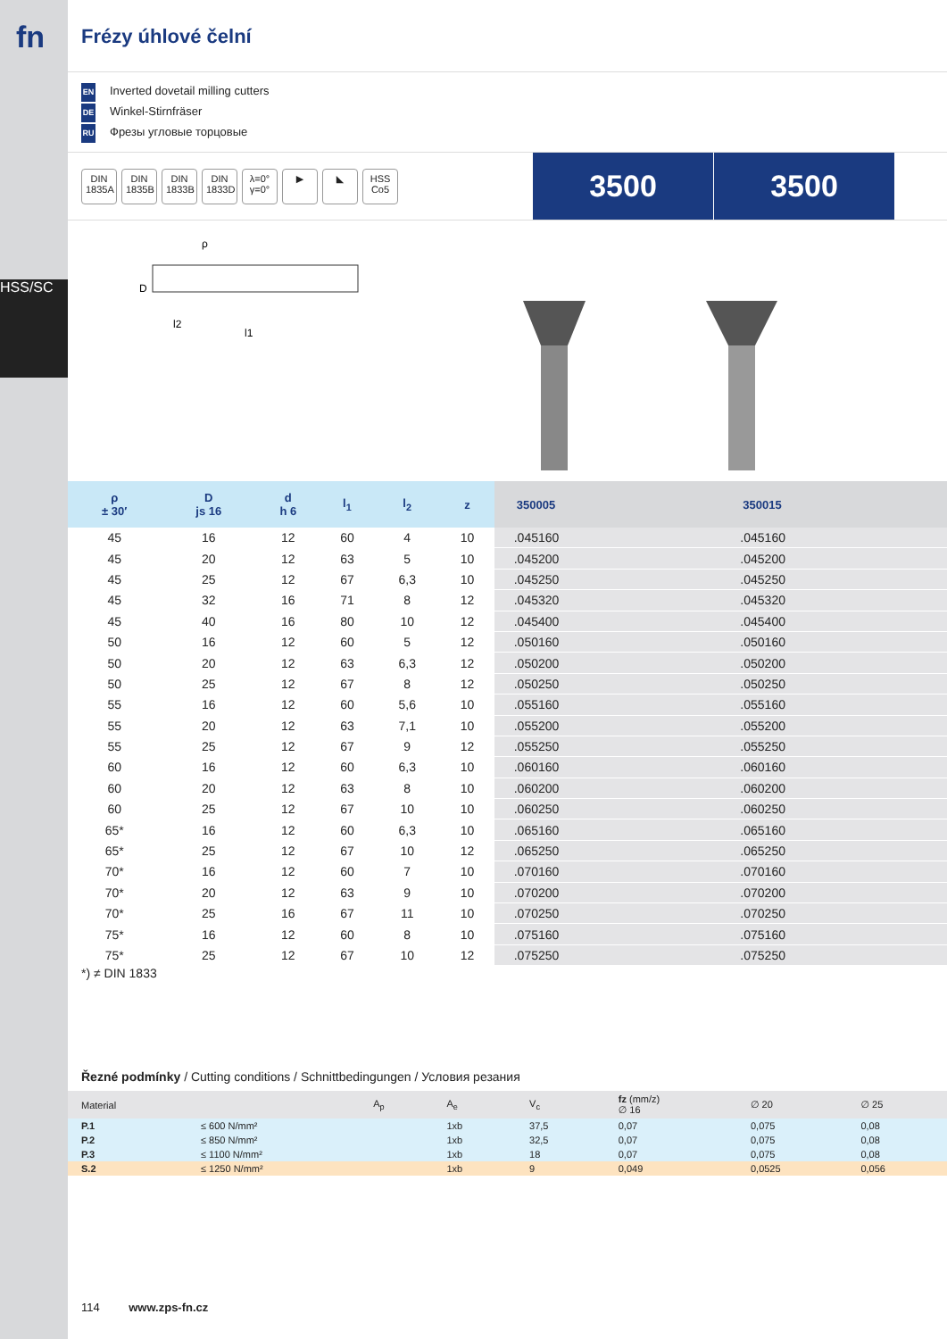fn
HSS/SC
Frézy úhlové čelní
EN Inverted dovetail milling cutters
DE Winkel-Stirnfräser
RU Фрезы угловые торцовые
DIN 1835A DIN 1835B DIN 1833B DIN 1833D λ=0° γ=0° ▶ ◣ HSS Co5
3500 3500
D
l2
l1
ρ
| ρ ± 30′ | D js 16 | d h 6 | l<sub>1</sub> | l<sub>2</sub> | z | 350005 | 350015 |
| --- | --- | --- | --- | --- | --- | --- | --- |
| 45 | 16 | 12 | 60 | 4 | 10 | .045160 | .045160 |
| 45 | 20 | 12 | 63 | 5 | 10 | .045200 | .045200 |
| 45 | 25 | 12 | 67 | 6,3 | 10 | .045250 | .045250 |
| 45 | 32 | 16 | 71 | 8 | 12 | .045320 | .045320 |
| 45 | 40 | 16 | 80 | 10 | 12 | .045400 | .045400 |
| 50 | 16 | 12 | 60 | 5 | 12 | .050160 | .050160 |
| 50 | 20 | 12 | 63 | 6,3 | 12 | .050200 | .050200 |
| 50 | 25 | 12 | 67 | 8 | 12 | .050250 | .050250 |
| 55 | 16 | 12 | 60 | 5,6 | 10 | .055160 | .055160 |
| 55 | 20 | 12 | 63 | 7,1 | 10 | .055200 | .055200 |
| 55 | 25 | 12 | 67 | 9 | 12 | .055250 | .055250 |
| 60 | 16 | 12 | 60 | 6,3 | 10 | .060160 | .060160 |
| 60 | 20 | 12 | 63 | 8 | 10 | .060200 | .060200 |
| 60 | 25 | 12 | 67 | 10 | 10 | .060250 | .060250 |
| 65* | 16 | 12 | 60 | 6,3 | 10 | .065160 | .065160 |
| 65* | 25 | 12 | 67 | 10 | 12 | .065250 | .065250 |
| 70* | 16 | 12 | 60 | 7 | 10 | .070160 | .070160 |
| 70* | 20 | 12 | 63 | 9 | 10 | .070200 | .070200 |
| 70* | 25 | 16 | 67 | 11 | 10 | .070250 | .070250 |
| 75* | 16 | 12 | 60 | 8 | 10 | .075160 | .075160 |
| 75* | 25 | 12 | 67 | 10 | 12 | .075250 | .075250 |
*) ≠ DIN 1833
Řezné podmínky / Cutting conditions / Schnittbedingungen / Условия резания
| Material | | A<sub>p</sub> | A<sub>e</sub> | V<sub>c</sub> | fz (mm/z) ∅ 16 | ∅ 20 | ∅ 25 |
| --- | --- | --- | --- | --- | --- | --- | --- |
| P.1 | ≤ 600 N/mm² | | 1xb | 37,5 | 0,07 | 0,075 | 0,08 |
| P.2 | ≤ 850 N/mm² | | 1xb | 32,5 | 0,07 | 0,075 | 0,08 |
| P.3 | ≤ 1100 N/mm² | | 1xb | 18 | 0,07 | 0,075 | 0,08 |
| S.2 | ≤ 1250 N/mm² | | 1xb | 9 | 0,049 | 0,0525 | 0,056 |
114 www.zps-fn.cz